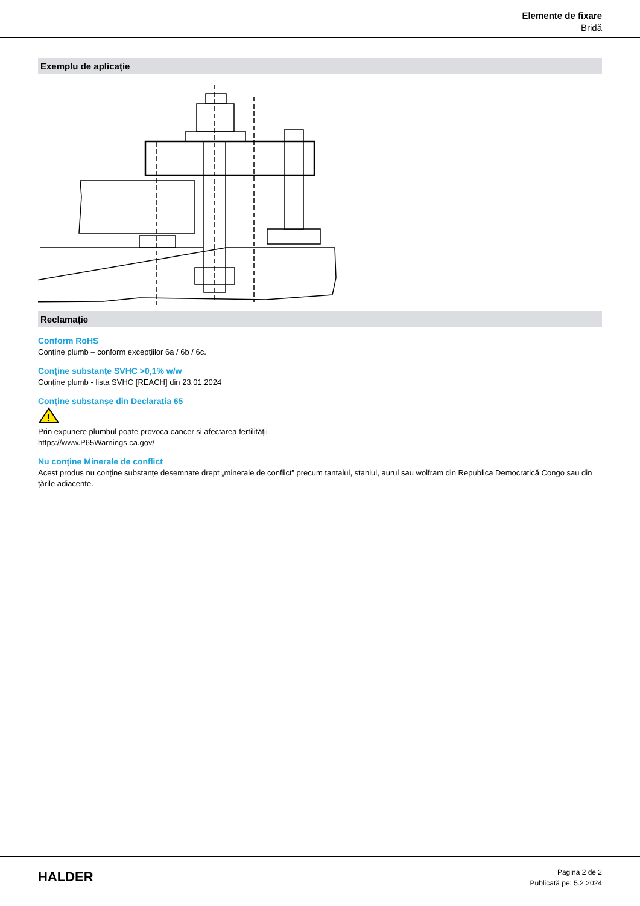Elemente de fixare
Bridă
Exemplu de aplicație
Reclamație
Conform RoHS
Conține plumb – conform excepțiilor 6a / 6b / 6c.
Conține substanțe SVHC >0,1% w/w
Conține plumb - lista SVHC [REACH] din 23.01.2024
Conține substanșe din Declarația 65
!
Prin expunere plumbul poate provoca cancer și afectarea fertilității
https://www.P65Warnings.ca.gov/
Nu conține Minerale de conflict
Acest produs nu conține substanțe desemnate drept „minerale de conflict” precum tantalul, staniul, aurul sau wolfram din Republica Democratică Congo sau din țările adiacente.
HALDER
Pagina 2 de 2
Publicată pe: 5.2.2024